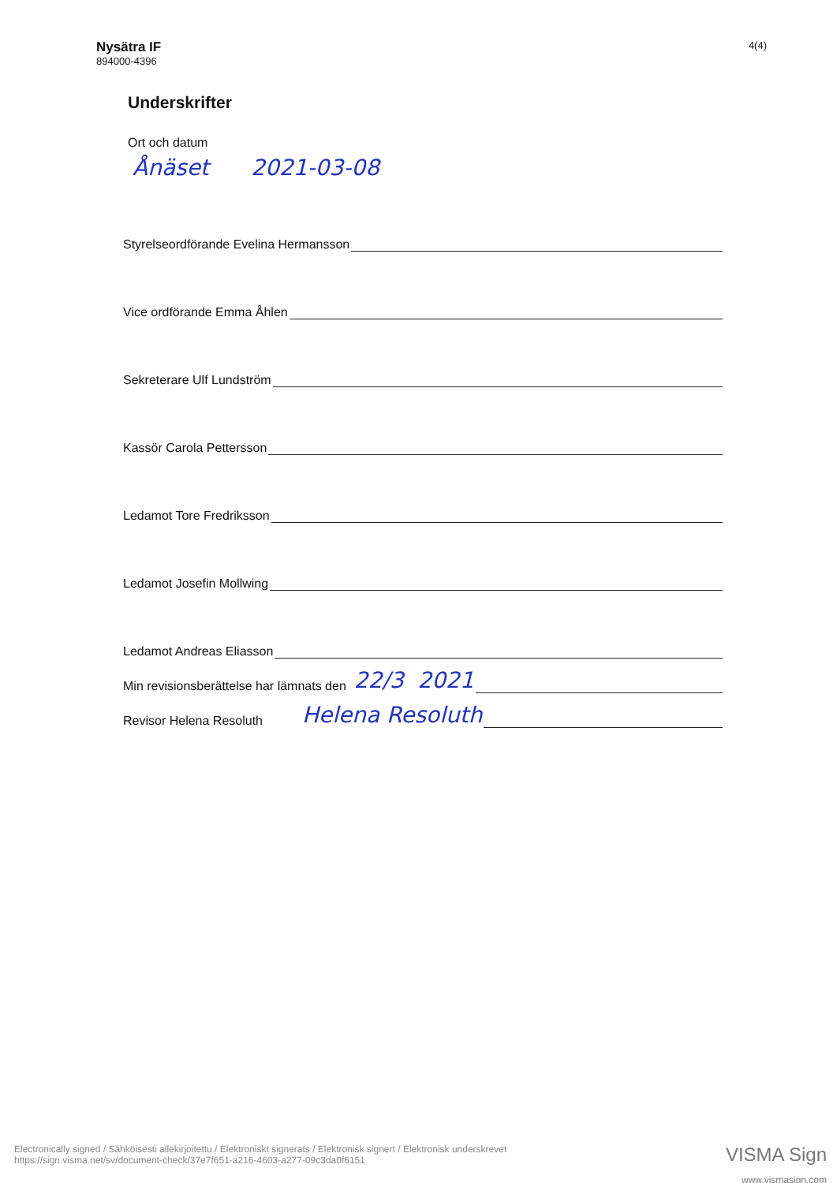Nysätra IF
894000-4396
4(4)
Underskrifter
Ort och datum
Ånäset 2021-03-08
Styrelseordförande Evelina Hermansson
Vice ordförande Emma Åhlen
Sekreterare Ulf Lundström
Kassör Carola Pettersson
Ledamot Tore Fredriksson
Ledamot Josefin Mollwing
Ledamot Andreas Eliasson
Min revisionsberättelse har lämnats den 22/3 2021
Revisor Helena Resoluth Helena Resoluth
Electronically signed / Sähköisesti allekirjoitettu / Elektroniskt signerats / Elektronisk signert / Elektronisk underskrevet
https://sign.visma.net/sv/document-check/37e7f651-a216-4603-a277-09c3da0f6151
VISMA Sign
www.vismasign.com